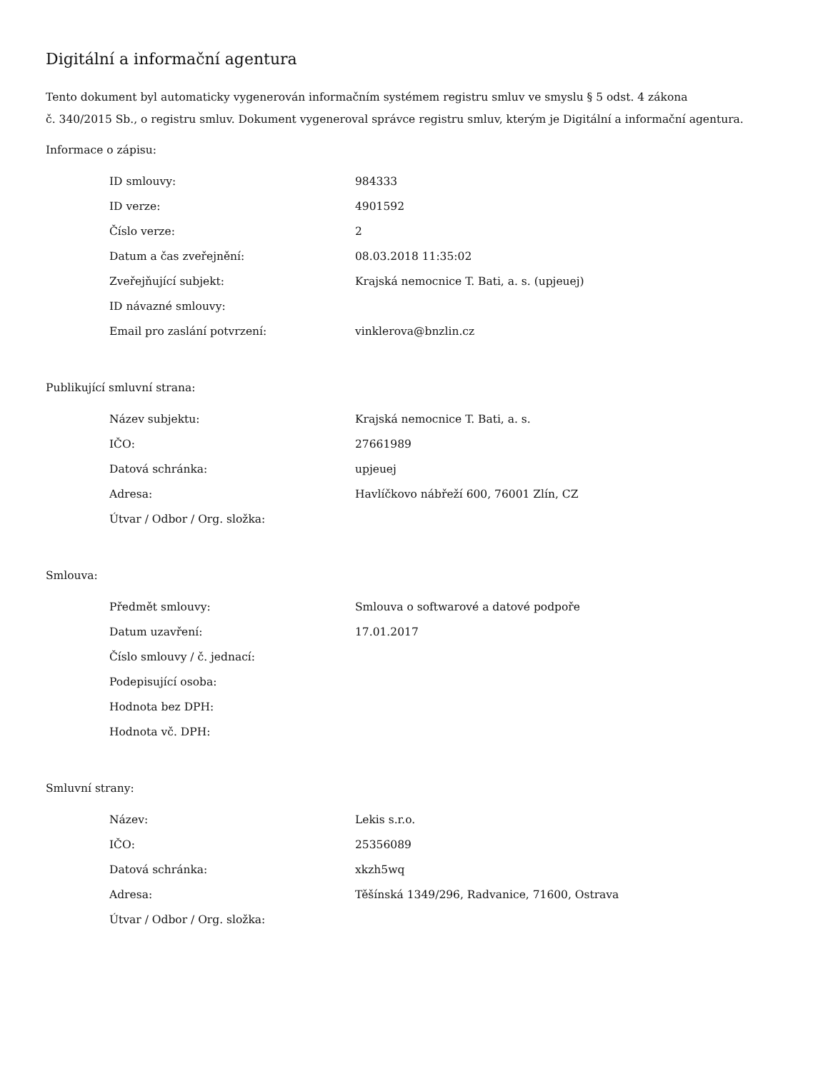Digitální a informační agentura
Tento dokument byl automaticky vygenerován informačním systémem registru smluv ve smyslu § 5 odst. 4 zákona
č. 340/2015 Sb., o registru smluv. Dokument vygeneroval správce registru smluv, kterým je Digitální a informační agentura.
Informace o zápisu:
| ID smlouvy: | 984333 |
| ID verze: | 4901592 |
| Číslo verze: | 2 |
| Datum a čas zveřejnění: | 08.03.2018 11:35:02 |
| Zveřejňující subjekt: | Krajská nemocnice T. Bati, a. s. (upjeuej) |
| ID návazné smlouvy: | |
| Email pro zaslání potvrzení: | vinklerova@bnzlin.cz |
Publikující smluvní strana:
| Název subjektu: | Krajská nemocnice T. Bati, a. s. |
| IČO: | 27661989 |
| Datová schránka: | upjeuej |
| Adresa: | Havlíčkovo nábřeží 600, 76001 Zlín, CZ |
| Útvar / Odbor / Org. složka: | |
Smlouva:
| Předmět smlouvy: | Smlouva o softwarové a datové podpoře |
| Datum uzavření: | 17.01.2017 |
| Číslo smlouvy / č. jednací: | |
| Podepisující osoba: | |
| Hodnota bez DPH: | |
| Hodnota vč. DPH: | |
Smluvní strany:
| Název: | Lekis s.r.o. |
| IČO: | 25356089 |
| Datová schránka: | xkzh5wq |
| Adresa: | Těšínská 1349/296, Radvanice, 71600, Ostrava |
| Útvar / Odbor / Org. složka: | |